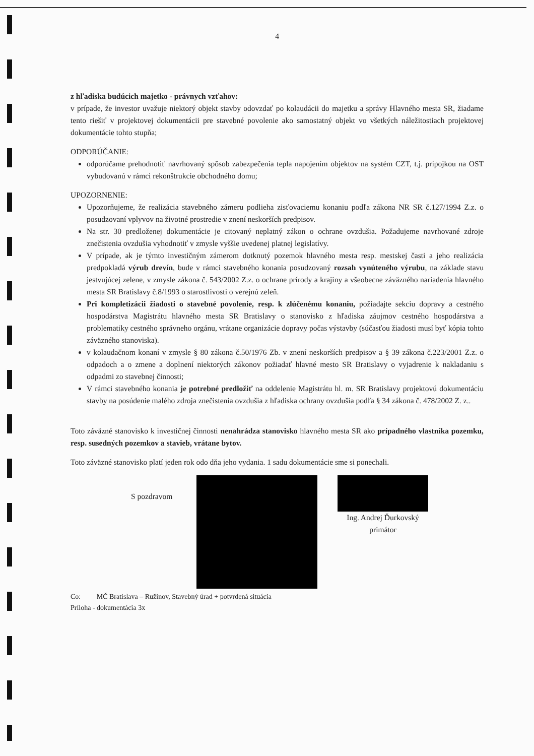4
z hľadiska budúcich majetko - právnych vzťahov:
v prípade, že investor uvažuje niektorý objekt stavby odovzdať po kolaudácii do majetku a správy Hlavného mesta SR, žiadame tento riešiť v projektovej dokumentácii pre stavebné povolenie ako samostatný objekt vo všetkých náležitostiach projektovej dokumentácie tohto stupňa;
ODPORÚČANIE:
odporúčame prehodnotiť navrhovaný spôsob zabezpečenia tepla napojením objektov na systém CZT, t.j. prípojkou na OST vybudovanú v rámci rekonštrukcie obchodného domu;
UPOZORNENIE:
Upozorňujeme, že realizácia stavebného zámeru podlieha zisťovaciemu konaniu podľa zákona NR SR č.127/1994 Z.z. o posudzovaní vplyvov na životné prostredie v znení neskorších predpisov.
Na str. 30 predloženej dokumentácie je citovaný neplatný zákon o ochrane ovzdušia. Požadujeme navrhované zdroje znečistenia ovzdušia vyhodnotiť v zmysle vyššie uvedenej platnej legislatívy.
V prípade, ak je týmto investičným zámerom dotknutý pozemok hlavného mesta resp. mestskej časti a jeho realizácia predpokladá výrub drevín, bude v rámci stavebného konania posudzovaný rozsah vynúteného výrubu, na základe stavu jestvujúcej zelene, v zmysle zákona č. 543/2002 Z.z. o ochrane prírody a krajiny a všeobecne záväzného nariadenia hlavného mesta SR Bratislavy č.8/1993 o starostlivosti o verejnú zeleň.
Pri kompletizácii žiadosti o stavebné povolenie, resp. k zlúčenému konaniu, požiadajte sekciu dopravy a cestného hospodárstva Magistrátu hlavného mesta SR Bratislavy o stanovisko z hľadiska záujmov cestného hospodárstva a problematiky cestného správneho orgánu, vrátane organizácie dopravy počas výstavby (súčasťou žiadosti musí byť kópia tohto záväzného stanoviska).
v kolaudačnom konaní v zmysle § 80 zákona č.50/1976 Zb. v znení neskorších predpisov a § 39 zákona č.223/2001 Z.z. o odpadoch a o zmene a doplnení niektorých zákonov požiadať hlavné mesto SR Bratislavy o vyjadrenie k nakladaniu s odpadmi zo stavebnej činnosti;
V rámci stavebného konania je potrebné predložiť na oddelenie Magistrátu hl. m. SR Bratislavy projektovú dokumentáciu stavby na posúdenie malého zdroja znečistenia ovzdušia z hľadiska ochrany ovzdušia podľa § 34 zákona č. 478/2002 Z. z..
Toto záväzné stanovisko k investičnej činnosti nenahrádza stanovisko hlavného mesta SR ako prípadného vlastníka pozemku, resp. susedných pozemkov a stavieb, vrátane bytov.
Toto záväzné stanovisko platí jeden rok odo dňa jeho vydania. 1 sadu dokumentácie sme si ponechali.
S pozdravom
Ing. Andrej Ďurkovský
primátor
Co: MČ Bratislava – Ružinov, Stavebný úrad + potvrdená situácia
Príloha - dokumentácia 3x